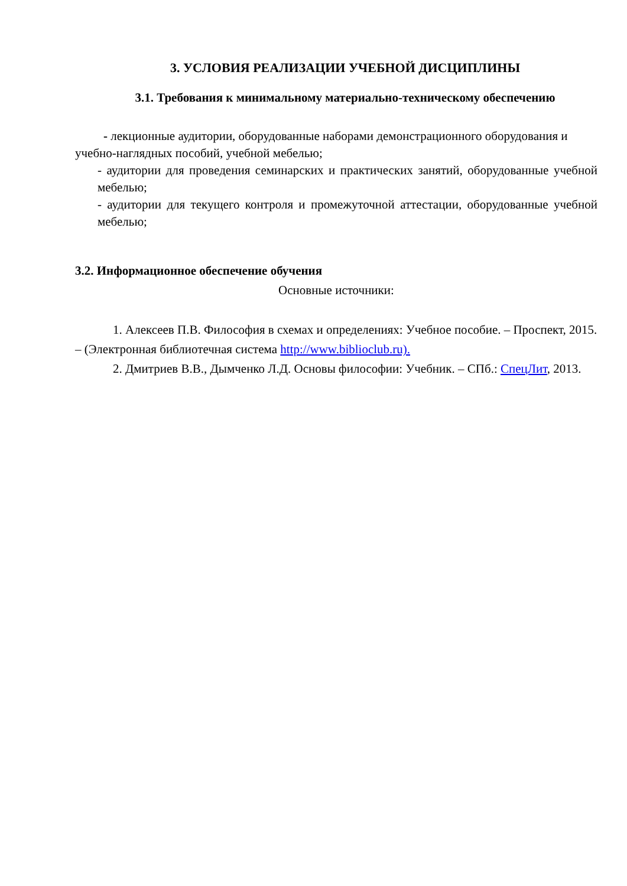3. УСЛОВИЯ РЕАЛИЗАЦИИ УЧЕБНОЙ ДИСЦИПЛИНЫ
3.1. Требования к минимальному материально-техническому обеспечению
- лекционные аудитории, оборудованные наборами демонстрационного оборудования и учебно-наглядных пособий, учебной мебелью;
- аудитории для проведения семинарских и практических занятий, оборудованные учебной мебелью;
- аудитории для текущего контроля и промежуточной аттестации, оборудованные учебной мебелью;
3.2. Информационное обеспечение обучения
Основные источники:
1. Алексеев П.В. Философия в схемах и определениях: Учебное пособие. – Проспект, 2015. – (Электронная библиотечная система http://www.biblioclub.ru).
2. Дмитриев В.В., Дымченко Л.Д. Основы философии: Учебник. – СПб.: СпецЛит, 2013.